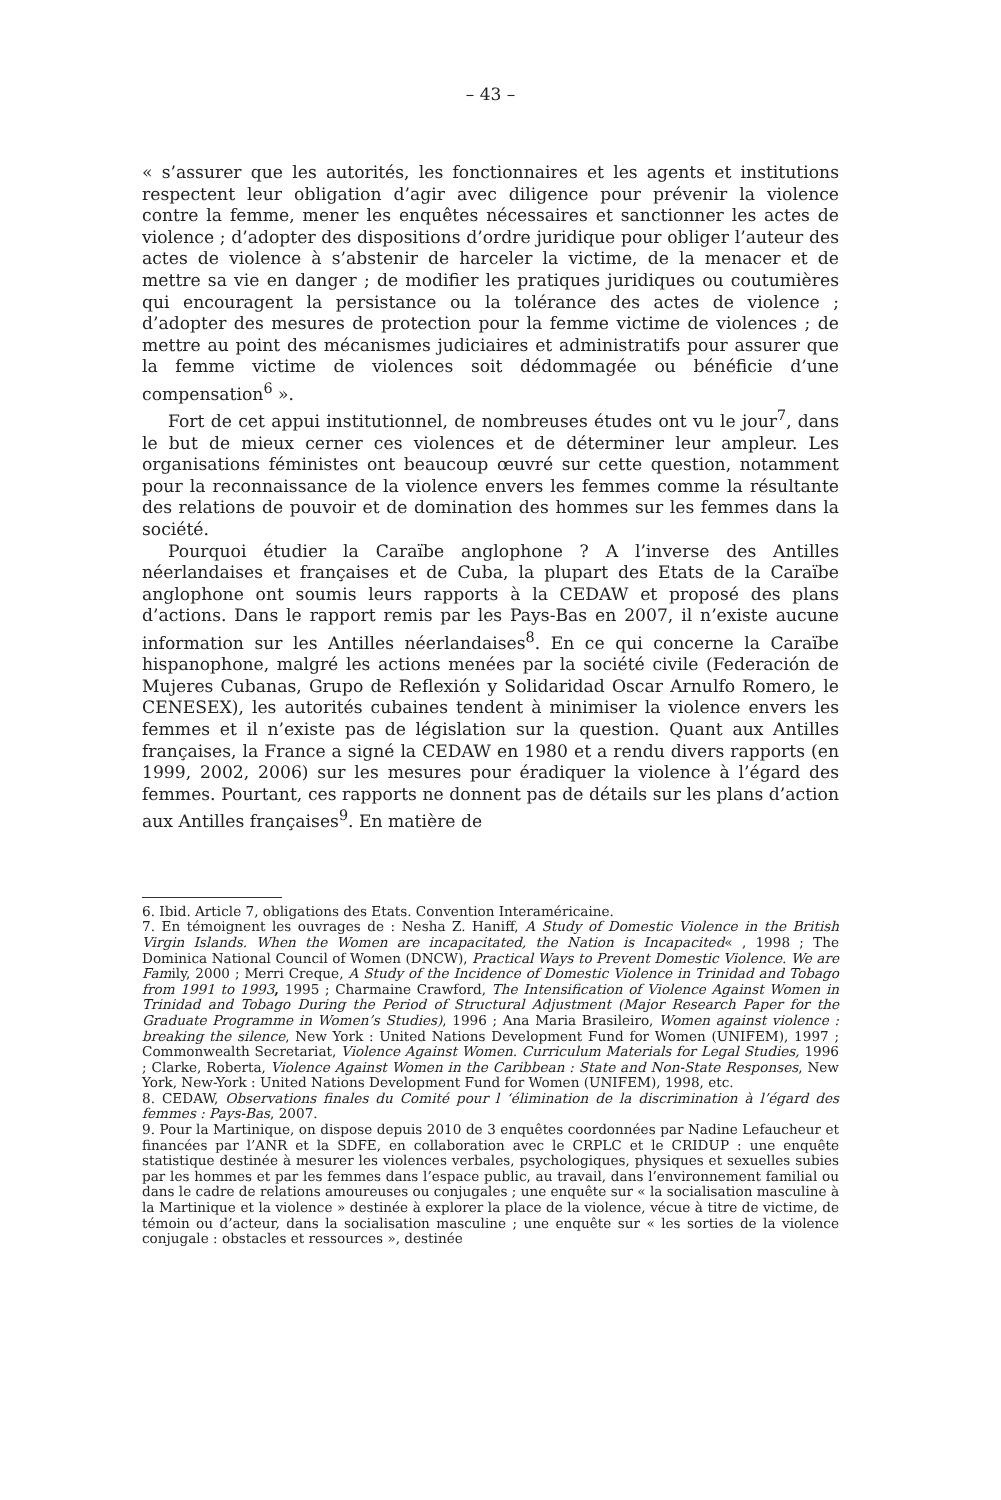– 43 –
« s’assurer que les autorités, les fonctionnaires et les agents et institutions respectent leur obligation d’agir avec diligence pour prévenir la violence contre la femme, mener les enquêtes nécessaires et sanctionner les actes de violence ; d’adopter des dispositions d’ordre juridique pour obliger l’auteur des actes de violence à s’abstenir de harceler la victime, de la menacer et de mettre sa vie en danger ; de modifier les pratiques juridiques ou coutumières qui encouragent la persistance ou la tolérance des actes de violence ; d’adopter des mesures de protection pour la femme victime de violences ; de mettre au point des mécanismes judiciaires et administratifs pour assurer que la femme victime de violences soit dédommagée ou bénéficie d’une compensation<sup>6</sup> ».
Fort de cet appui institutionnel, de nombreuses études ont vu le jour<sup>7</sup>, dans le but de mieux cerner ces violences et de déterminer leur ampleur. Les organisations féministes ont beaucoup œuvré sur cette question, notamment pour la reconnaissance de la violence envers les femmes comme la résultante des relations de pouvoir et de domination des hommes sur les femmes dans la société.
Pourquoi étudier la Caraïbe anglophone ? A l’inverse des Antilles néerlandaises et françaises et de Cuba, la plupart des Etats de la Caraïbe anglophone ont soumis leurs rapports à la CEDAW et proposé des plans d’actions. Dans le rapport remis par les Pays-Bas en 2007, il n’existe aucune information sur les Antilles néerlandaises<sup>8</sup>. En ce qui concerne la Caraïbe hispanophone, malgré les actions menées par la société civile (Federación de Mujeres Cubanas, Grupo de Reflexión y Solidaridad Oscar Arnulfo Romero, le CENESEX), les autorités cubaines tendent à minimiser la violence envers les femmes et il n’existe pas de législation sur la question. Quant aux Antilles françaises, la France a signé la CEDAW en 1980 et a rendu divers rapports (en 1999, 2002, 2006) sur les mesures pour éradiquer la violence à l’égard des femmes. Pourtant, ces rapports ne donnent pas de détails sur les plans d’action aux Antilles françaises<sup>9</sup>. En matière de
6. Ibid. Article 7, obligations des Etats. Convention Interaméricaine.
7. En témoignent les ouvrages de : Nesha Z. Haniff, A Study of Domestic Violence in the British Virgin Islands. When the Women are incapacitated, the Nation is Incapacited« , 1998 ; The Dominica National Council of Women (DNCW), Practical Ways to Prevent Domestic Violence. We are Family, 2000 ; Merri Creque, A Study of the Incidence of Domestic Violence in Trinidad and Tobago from 1991 to 1993, 1995 ; Charmaine Crawford, The Intensification of Violence Against Women in Trinidad and Tobago During the Period of Structural Adjustment (Major Research Paper for the Graduate Programme in Women’s Studies), 1996 ; Ana Maria Brasileiro, Women against violence : breaking the silence, New York : United Nations Development Fund for Women (UNIFEM), 1997 ; Commonwealth Secretariat, Violence Against Women. Curriculum Materials for Legal Studies, 1996 ; Clarke, Roberta, Violence Against Women in the Caribbean : State and Non-State Responses, New York, New-York : United Nations Development Fund for Women (UNIFEM), 1998, etc.
8. CEDAW, Observations finales du Comité pour l ‘élimination de la discrimination à l’égard des femmes : Pays-Bas, 2007.
9. Pour la Martinique, on dispose depuis 2010 de 3 enquêtes coordonnées par Nadine Lefaucheur et financées par l’ANR et la SDFE, en collaboration avec le CRPLC et le CRIDUP : une enquête statistique destinée à mesurer les violences verbales, psychologiques, physiques et sexuelles subies par les hommes et par les femmes dans l’espace public, au travail, dans l’environnement familial ou dans le cadre de relations amoureuses ou conjugales ; une enquête sur « la socialisation masculine à la Martinique et la violence » destinée à explorer la place de la violence, vécue à titre de victime, de témoin ou d’acteur, dans la socialisation masculine ; une enquête sur « les sorties de la violence conjugale : obstacles et ressources », destinée